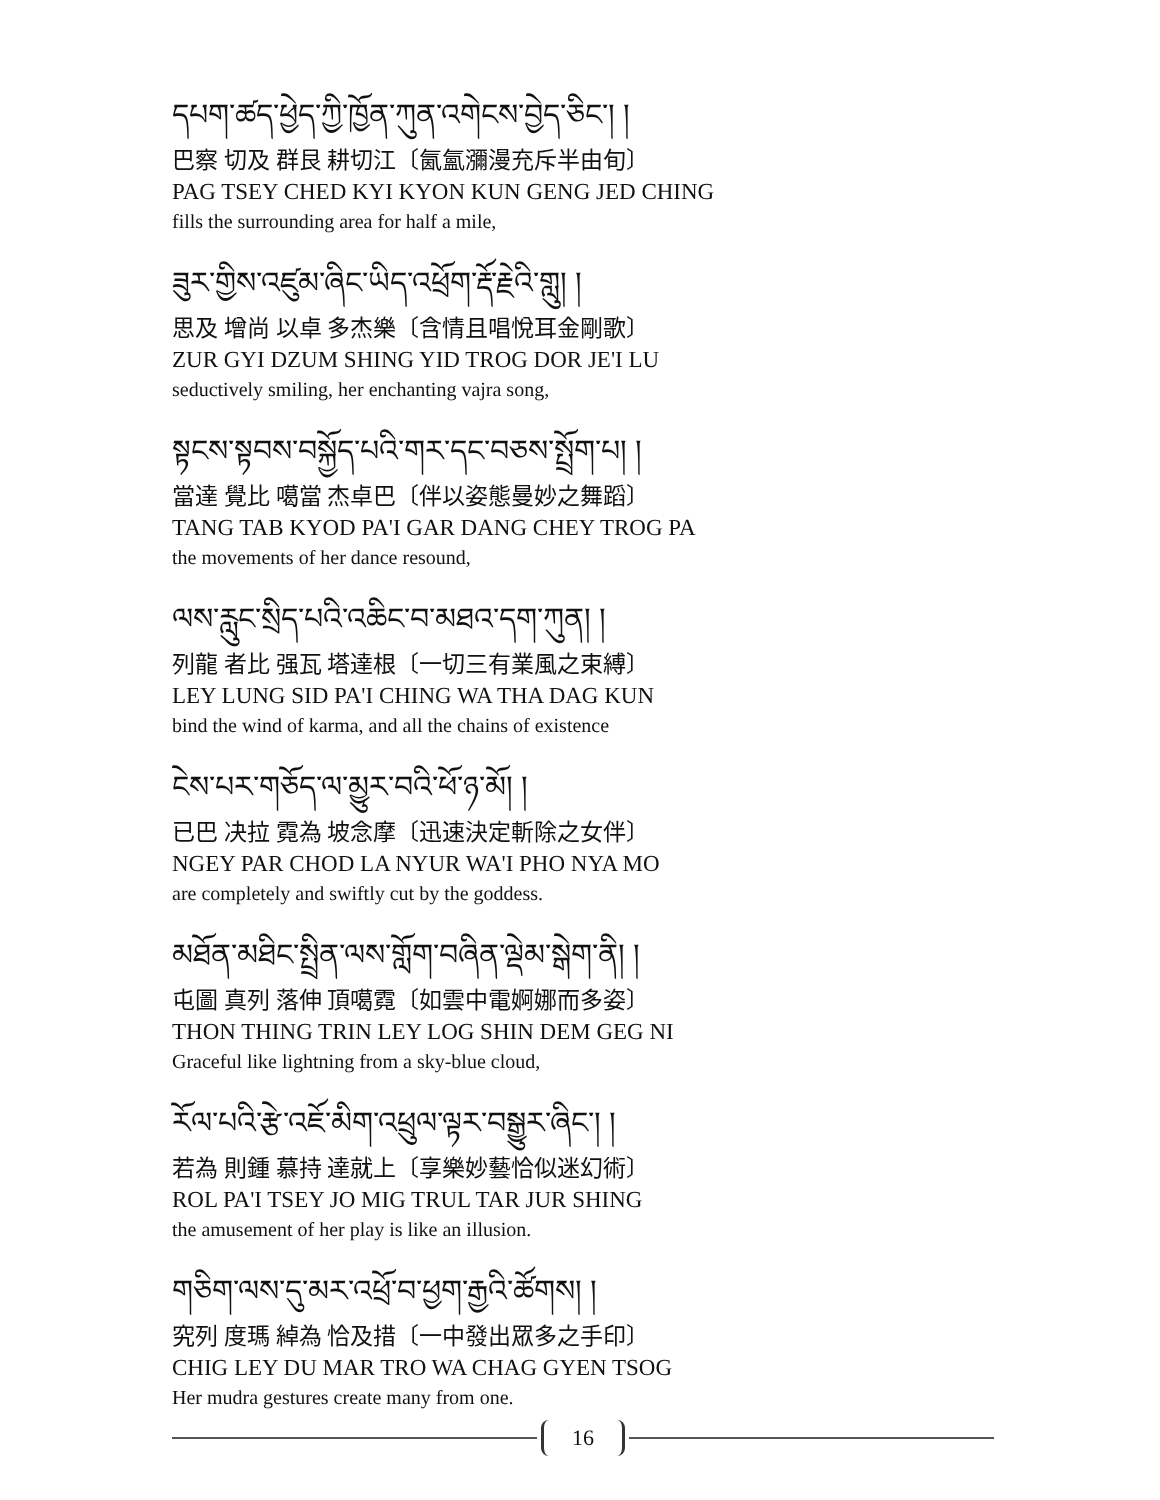དཔག་ཚད་ཕྱེད་ཀྱི་ཁྱོན་ཀུན་འགེངས་བྱེད་ཅིང་། །
巴察 切及 群艮 耕切江〔氤氳瀰漫充斥半由旬〕
PAG TSEY CHED KYI KYON KUN GENG JED CHING
fills the surrounding area for half a mile,
ཟུར་གྱིས་འཛུམ་ཞིང་ཡིད་འཕྲོག་རྡོ་རྗེའི་གླུ། །
思及 增尚 以卓 多杰樂〔含情且唱悅耳金剛歌〕
ZUR GYI DZUM SHING YID TROG DOR JE'I LU
seductively smiling, her enchanting vajra song,
སྟངས་སྟབས་བསྐྱོད་པའི་གར་དང་བཅས་སྤྲོག་པ། །
當達 覺比 噶當 杰卓巴〔伴以姿態曼妙之舞蹈〕
TANG TAB KYOD PA'I GAR DANG CHEY TROG PA
the movements of her dance resound,
ལས་རླུང་སྲིད་པའི་འཆིང་བ་མཐའ་དག་ཀུན། །
列龍 者比 强瓦 塔達根〔一切三有業風之束縛〕
LEY LUNG SID PA'I CHING WA THA DAG KUN
bind the wind of karma, and all the chains of existence
ངེས་པར་གཅོད་ལ་མྱུར་བའི་ཕོ་ཉ་མོ། །
已巴 决拉 霓為 坡念摩〔迅速決定斬除之女伴〕
NGEY PAR CHOD LA NYUR WA'I PHO NYA MO
are completely and swiftly cut by the goddess.
མཐོན་མཐིང་སྤྲིན་ལས་གློག་བཞིན་ལྡེམ་སྒེག་ནི། །
屯圖 真列 落伸 頂噶霓〔如雲中電婀娜而多姿〕
THON THING TRIN LEY LOG SHIN DEM GEG NI
Graceful like lightning from a sky-blue cloud,
རོལ་པའི་རྩེ་འཇོ་མིག་འཕྲུལ་ལྟར་བསྒྱུར་ཞིང་། །
若為 則鍾 慕持 達就上〔享樂妙藝恰似迷幻術〕
ROL PA'I TSEY JO MIG TRUL TAR JUR SHING
the amusement of her play is like an illusion.
གཅིག་ལས་དུ་མར་འཕྲོ་བ་ཕྱག་རྒྱའི་ཚོགས། །
究列 度瑪 綽為 恰及措〔一中發出眾多之手印〕
CHIG LEY DU MAR TRO WA CHAG GYEN TSOG
Her mudra gestures create many from one.
16